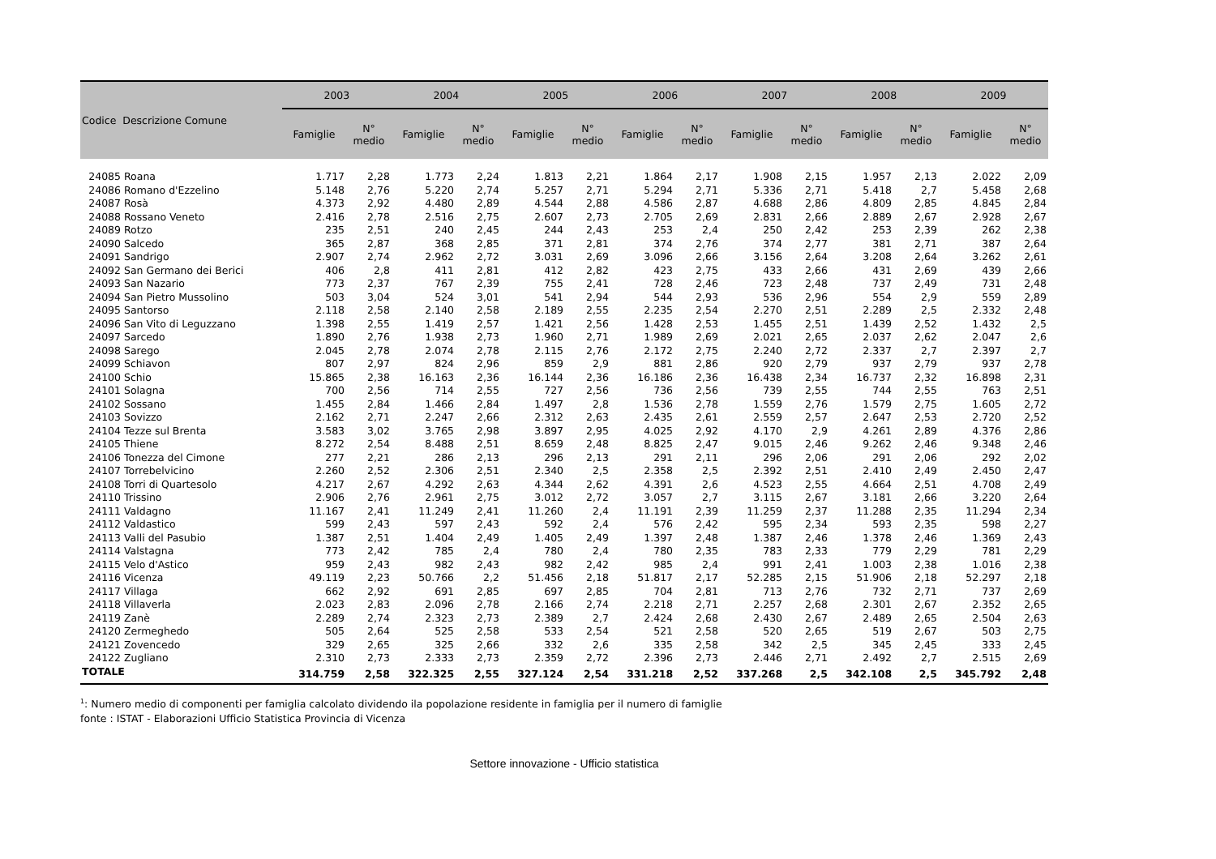| Codice Descrizione Comune | | 2003 | | 2004 | | 2005 | | 2006 | | 2007 | | 2008 | | 2009 | |
| --- | --- | --- | --- | --- | --- | --- | --- | --- | --- | --- | --- | --- | --- | --- | --- |
| | | Famiglie | N° medio | Famiglie | N° medio | Famiglie | N° medio | Famiglie | N° medio | Famiglie | N° medio | Famiglie | N° medio | Famiglie | N° medio |
| 24085 | Roana | 1.717 | 2,28 | 1.773 | 2,24 | 1.813 | 2,21 | 1.864 | 2,17 | 1.908 | 2,15 | 1.957 | 2,13 | 2.022 | 2,09 |
| 24086 | Romano d'Ezzelino | 5.148 | 2,76 | 5.220 | 2,74 | 5.257 | 2,71 | 5.294 | 2,71 | 5.336 | 2,71 | 5.418 | 2,7 | 5.458 | 2,68 |
| 24087 | Rosà | 4.373 | 2,92 | 4.480 | 2,89 | 4.544 | 2,88 | 4.586 | 2,87 | 4.688 | 2,86 | 4.809 | 2,85 | 4.845 | 2,84 |
| 24088 | Rossano Veneto | 2.416 | 2,78 | 2.516 | 2,75 | 2.607 | 2,73 | 2.705 | 2,69 | 2.831 | 2,66 | 2.889 | 2,67 | 2.928 | 2,67 |
| 24089 | Rotzo | 235 | 2,51 | 240 | 2,45 | 244 | 2,43 | 253 | 2,4 | 250 | 2,42 | 253 | 2,39 | 262 | 2,38 |
| 24090 | Salcedo | 365 | 2,87 | 368 | 2,85 | 371 | 2,81 | 374 | 2,76 | 374 | 2,77 | 381 | 2,71 | 387 | 2,64 |
| 24091 | Sandrigo | 2.907 | 2,74 | 2.962 | 2,72 | 3.031 | 2,69 | 3.096 | 2,66 | 3.156 | 2,64 | 3.208 | 2,64 | 3.262 | 2,61 |
| 24092 | San Germano dei Berici | 406 | 2,8 | 411 | 2,81 | 412 | 2,82 | 423 | 2,75 | 433 | 2,66 | 431 | 2,69 | 439 | 2,66 |
| 24093 | San Nazario | 773 | 2,37 | 767 | 2,39 | 755 | 2,41 | 728 | 2,46 | 723 | 2,48 | 737 | 2,49 | 731 | 2,48 |
| 24094 | San Pietro Mussolino | 503 | 3,04 | 524 | 3,01 | 541 | 2,94 | 544 | 2,93 | 536 | 2,96 | 554 | 2,9 | 559 | 2,89 |
| 24095 | Santorso | 2.118 | 2,58 | 2.140 | 2,58 | 2.189 | 2,55 | 2.235 | 2,54 | 2.270 | 2,51 | 2.289 | 2,5 | 2.332 | 2,48 |
| 24096 | San Vito di Leguzzano | 1.398 | 2,55 | 1.419 | 2,57 | 1.421 | 2,56 | 1.428 | 2,53 | 1.455 | 2,51 | 1.439 | 2,52 | 1.432 | 2,5 |
| 24097 | Sarcedo | 1.890 | 2,76 | 1.938 | 2,73 | 1.960 | 2,71 | 1.989 | 2,69 | 2.021 | 2,65 | 2.037 | 2,62 | 2.047 | 2,6 |
| 24098 | Sarego | 2.045 | 2,78 | 2.074 | 2,78 | 2.115 | 2,76 | 2.172 | 2,75 | 2.240 | 2,72 | 2.337 | 2,7 | 2.397 | 2,7 |
| 24099 | Schiavon | 807 | 2,97 | 824 | 2,96 | 859 | 2,9 | 881 | 2,86 | 920 | 2,79 | 937 | 2,79 | 937 | 2,78 |
| 24100 | Schio | 15.865 | 2,38 | 16.163 | 2,36 | 16.144 | 2,36 | 16.186 | 2,36 | 16.438 | 2,34 | 16.737 | 2,32 | 16.898 | 2,31 |
| 24101 | Solagna | 700 | 2,56 | 714 | 2,55 | 727 | 2,56 | 736 | 2,56 | 739 | 2,55 | 744 | 2,55 | 763 | 2,51 |
| 24102 | Sossano | 1.455 | 2,84 | 1.466 | 2,84 | 1.497 | 2,8 | 1.536 | 2,78 | 1.559 | 2,76 | 1.579 | 2,75 | 1.605 | 2,72 |
| 24103 | Sovizzo | 2.162 | 2,71 | 2.247 | 2,66 | 2.312 | 2,63 | 2.435 | 2,61 | 2.559 | 2,57 | 2.647 | 2,53 | 2.720 | 2,52 |
| 24104 | Tezze sul Brenta | 3.583 | 3,02 | 3.765 | 2,98 | 3.897 | 2,95 | 4.025 | 2,92 | 4.170 | 2,9 | 4.261 | 2,89 | 4.376 | 2,86 |
| 24105 | Thiene | 8.272 | 2,54 | 8.488 | 2,51 | 8.659 | 2,48 | 8.825 | 2,47 | 9.015 | 2,46 | 9.262 | 2,46 | 9.348 | 2,46 |
| 24106 | Tonezza del Cimone | 277 | 2,21 | 286 | 2,13 | 296 | 2,13 | 291 | 2,11 | 296 | 2,06 | 291 | 2,06 | 292 | 2,02 |
| 24107 | Torrebelvicino | 2.260 | 2,52 | 2.306 | 2,51 | 2.340 | 2,5 | 2.358 | 2,5 | 2.392 | 2,51 | 2.410 | 2,49 | 2.450 | 2,47 |
| 24108 | Torri di Quartesolo | 4.217 | 2,67 | 4.292 | 2,63 | 4.344 | 2,62 | 4.391 | 2,6 | 4.523 | 2,55 | 4.664 | 2,51 | 4.708 | 2,49 |
| 24110 | Trissino | 2.906 | 2,76 | 2.961 | 2,75 | 3.012 | 2,72 | 3.057 | 2,7 | 3.115 | 2,67 | 3.181 | 2,66 | 3.220 | 2,64 |
| 24111 | Valdagno | 11.167 | 2,41 | 11.249 | 2,41 | 11.260 | 2,4 | 11.191 | 2,39 | 11.259 | 2,37 | 11.288 | 2,35 | 11.294 | 2,34 |
| 24112 | Valdastico | 599 | 2,43 | 597 | 2,43 | 592 | 2,4 | 576 | 2,42 | 595 | 2,34 | 593 | 2,35 | 598 | 2,27 |
| 24113 | Valli del Pasubio | 1.387 | 2,51 | 1.404 | 2,49 | 1.405 | 2,49 | 1.397 | 2,48 | 1.387 | 2,46 | 1.378 | 2,46 | 1.369 | 2,43 |
| 24114 | Valstagna | 773 | 2,42 | 785 | 2,4 | 780 | 2,4 | 780 | 2,35 | 783 | 2,33 | 779 | 2,29 | 781 | 2,29 |
| 24115 | Velo d'Astico | 959 | 2,43 | 982 | 2,43 | 982 | 2,42 | 985 | 2,4 | 991 | 2,41 | 1.003 | 2,38 | 1.016 | 2,38 |
| 24116 | Vicenza | 49.119 | 2,23 | 50.766 | 2,2 | 51.456 | 2,18 | 51.817 | 2,17 | 52.285 | 2,15 | 51.906 | 2,18 | 52.297 | 2,18 |
| 24117 | Villaga | 662 | 2,92 | 691 | 2,85 | 697 | 2,85 | 704 | 2,81 | 713 | 2,76 | 732 | 2,71 | 737 | 2,69 |
| 24118 | Villaverla | 2.023 | 2,83 | 2.096 | 2,78 | 2.166 | 2,74 | 2.218 | 2,71 | 2.257 | 2,68 | 2.301 | 2,67 | 2.352 | 2,65 |
| 24119 | Zanè | 2.289 | 2,74 | 2.323 | 2,73 | 2.389 | 2,7 | 2.424 | 2,68 | 2.430 | 2,67 | 2.489 | 2,65 | 2.504 | 2,63 |
| 24120 | Zermeghedo | 505 | 2,64 | 525 | 2,58 | 533 | 2,54 | 521 | 2,58 | 520 | 2,65 | 519 | 2,67 | 503 | 2,75 |
| 24121 | Zovencedo | 329 | 2,65 | 325 | 2,66 | 332 | 2,6 | 335 | 2,58 | 342 | 2,5 | 345 | 2,45 | 333 | 2,45 |
| 24122 | Zugliano | 2.310 | 2,73 | 2.333 | 2,73 | 2.359 | 2,72 | 2.396 | 2,73 | 2.446 | 2,71 | 2.492 | 2,7 | 2.515 | 2,69 |
| TOTALE | | 314.759 | 2,58 | 322.325 | 2,55 | 327.124 | 2,54 | 331.218 | 2,52 | 337.268 | 2,5 | 342.108 | 2,5 | 345.792 | 2,48 |
<sup>1</sup>: Numero medio di componenti per famiglia calcolato dividendo ila popolazione residente in famiglia per il numero di famiglie
fonte : ISTAT - Elaborazioni Ufficio Statistica Provincia di Vicenza
Settore innovazione - Ufficio statistica